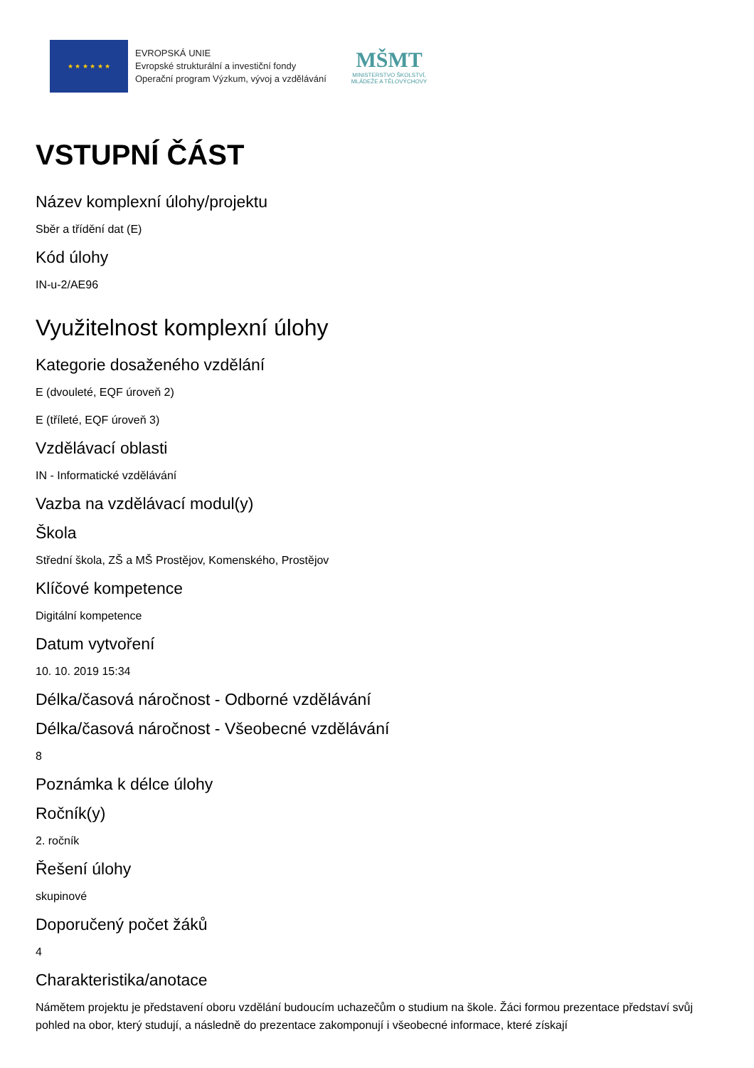★ ★ ★ ★ ★ ★
EVROPSKÁ UNIE
Evropské strukturální a investiční fondy
Operační program Výzkum, vývoj a vzdělávání
MŠMT
MINISTERSTVO ŠKOLSTVÍ,
MLÁDEŽE A TĚLOVÝCHOVY
VSTUPNÍ ČÁST
Název komplexní úlohy/projektu
Sběr a třídění dat (E)
Kód úlohy
IN-u-2/AE96
Využitelnost komplexní úlohy
Kategorie dosaženého vzdělání
E (dvouleté, EQF úroveň 2)
E (tříleté, EQF úroveň 3)
Vzdělávací oblasti
IN - Informatické vzdělávání
Vazba na vzdělávací modul(y)
Škola
Střední škola, ZŠ a MŠ Prostějov, Komenského, Prostějov
Klíčové kompetence
Digitální kompetence
Datum vytvoření
10. 10. 2019 15:34
Délka/časová náročnost - Odborné vzdělávání
Délka/časová náročnost - Všeobecné vzdělávání
8
Poznámka k délce úlohy
Ročník(y)
2. ročník
Řešení úlohy
skupinové
Doporučený počet žáků
4
Charakteristika/anotace
Námětem projektu je představení oboru vzdělání budoucím uchazečům o studium na škole. Žáci formou prezentace představí svůj pohled na obor, který studují, a následně do prezentace zakomponují i všeobecné informace, které získají